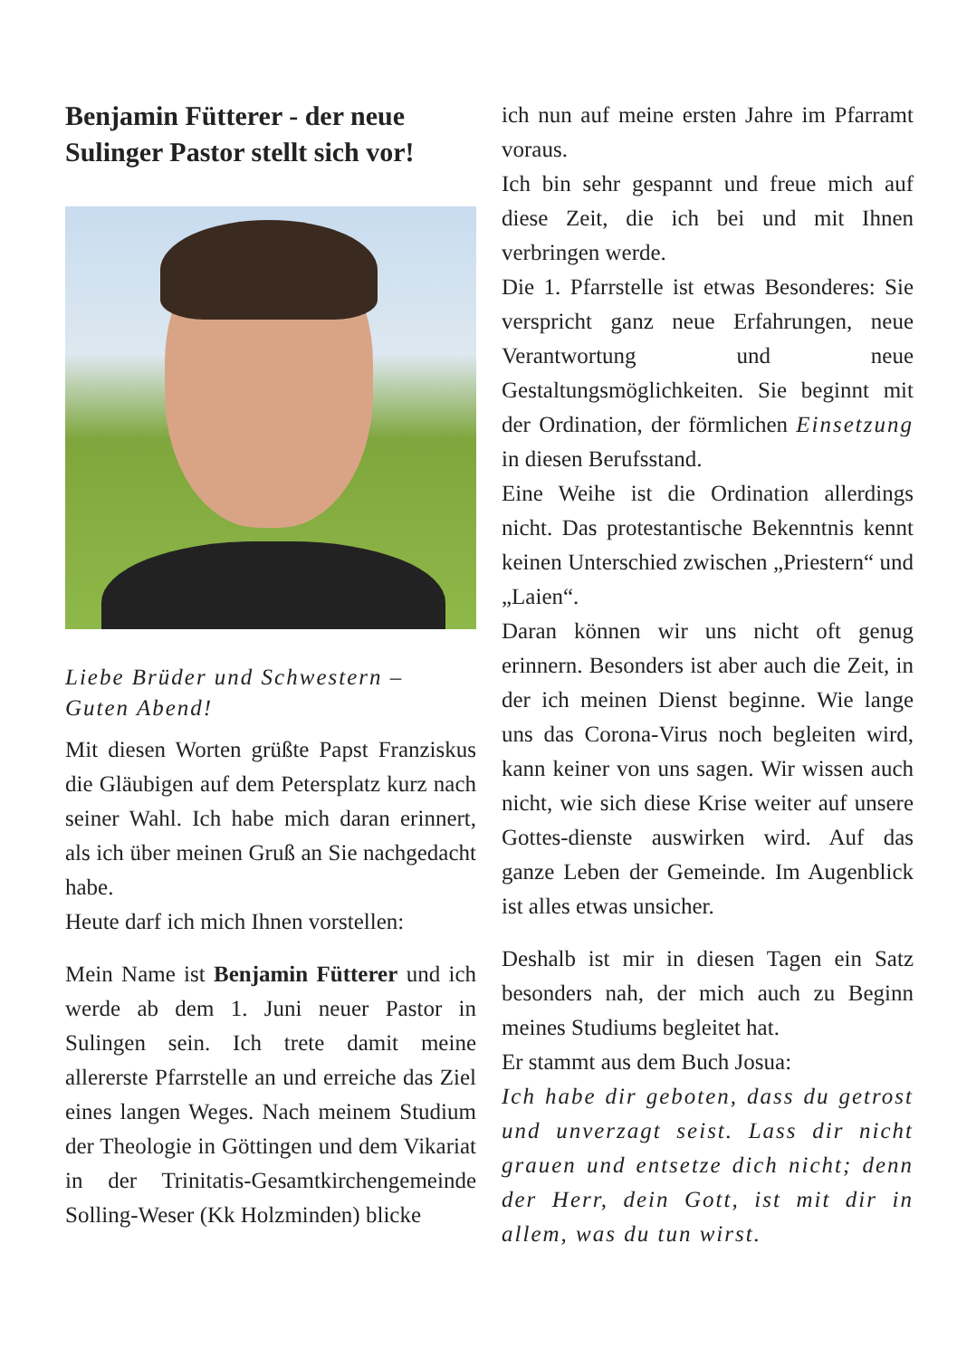Benjamin Fütterer - der neue Sulinger Pastor stellt sich vor!
Liebe Brüder und Schwestern –
Guten Abend!
Mit diesen Worten grüßte Papst Franziskus die Gläubigen auf dem Petersplatz kurz nach seiner Wahl. Ich habe mich daran erinnert, als ich über meinen Gruß an Sie nachgedacht habe.
Heute darf ich mich Ihnen vorstellen:
Mein Name ist Benjamin Fütterer und ich werde ab dem 1. Juni neuer Pastor in Sulingen sein. Ich trete damit meine allererste Pfarrstelle an und erreiche das Ziel eines langen Weges. Nach meinem Studium der Theologie in Göttingen und dem Vikariat in der Trinitatis-Gesamtkirchengemeinde Solling-Weser (Kk Holzminden) blicke
ich nun auf meine ersten Jahre im Pfarramt voraus.
Ich bin sehr gespannt und freue mich auf diese Zeit, die ich bei und mit Ihnen verbringen werde.
Die 1. Pfarrstelle ist etwas Besonderes: Sie verspricht ganz neue Erfahrungen, neue Verantwortung und neue Gestaltungsmöglichkeiten. Sie beginnt mit der Ordination, der förmlichen Einsetzung in diesen Berufsstand.
Eine Weihe ist die Ordination allerdings nicht. Das protestantische Bekenntnis kennt keinen Unterschied zwischen „Priestern“ und „Laien“.
Daran können wir uns nicht oft genug erinnern. Besonders ist aber auch die Zeit, in der ich meinen Dienst beginne. Wie lange uns das Corona-Virus noch begleiten wird, kann keiner von uns sagen. Wir wissen auch nicht, wie sich diese Krise weiter auf unsere Gottes-dienste auswirken wird. Auf das ganze Leben der Gemeinde. Im Augenblick ist alles etwas unsicher.
Deshalb ist mir in diesen Tagen ein Satz besonders nah, der mich auch zu Beginn meines Studiums begleitet hat.
Er stammt aus dem Buch Josua:
Ich habe dir geboten, dass du getrost und unverzagt seist. Lass dir nicht grauen und entsetze dich nicht; denn der Herr, dein Gott, ist mit dir in allem, was du tun wirst.